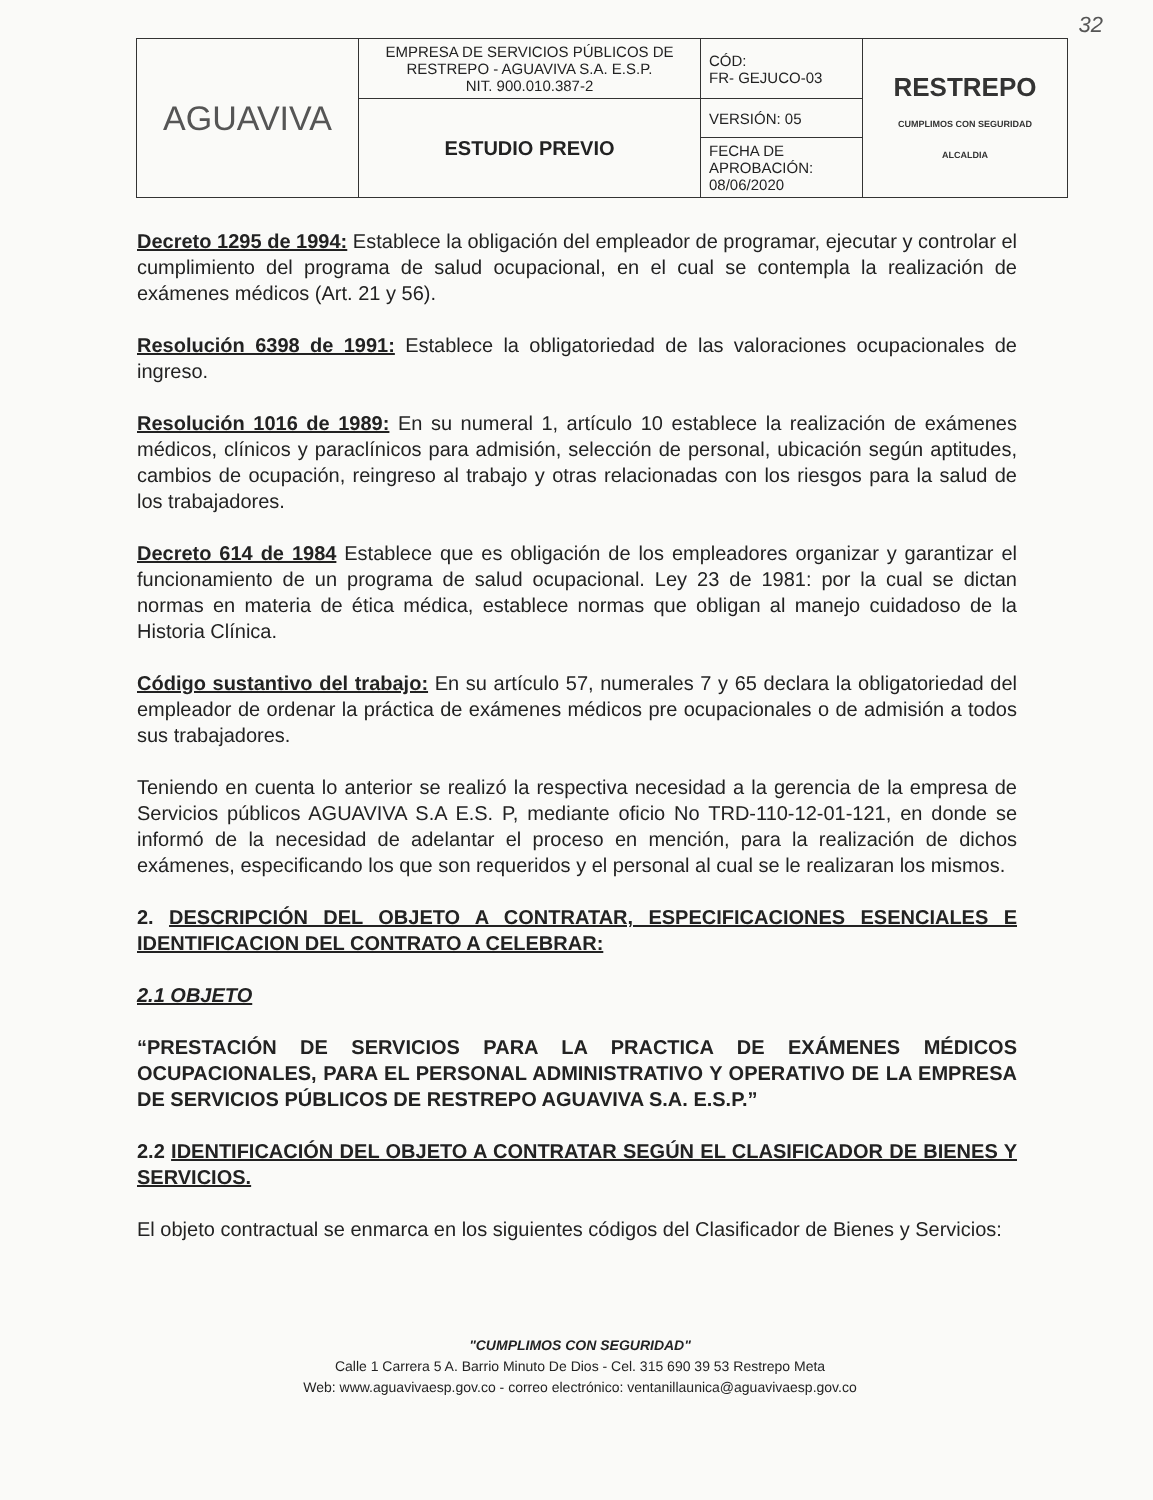32
| AGUAVIVA | EMPRESA DE SERVICIOS PÚBLICOS DE RESTREPO - AGUAVIVA S.A. E.S.P. NIT. 900.010.387-2 | CÓD: FR- GEJUCO-03 | RESTREPO CUMPLIMOS CON SEGURIDAD ALCALDIA |
| | ESTUDIO PREVIO | VERSIÓN: 05 | |
| | | FECHA DE APROBACIÓN: 08/06/2020 | |
Decreto 1295 de 1994: Establece la obligación del empleador de programar, ejecutar y controlar el cumplimiento del programa de salud ocupacional, en el cual se contempla la realización de exámenes médicos (Art. 21 y 56).
Resolución 6398 de 1991: Establece la obligatoriedad de las valoraciones ocupacionales de ingreso.
Resolución 1016 de 1989: En su numeral 1, artículo 10 establece la realización de exámenes médicos, clínicos y paraclínicos para admisión, selección de personal, ubicación según aptitudes, cambios de ocupación, reingreso al trabajo y otras relacionadas con los riesgos para la salud de los trabajadores.
Decreto 614 de 1984 Establece que es obligación de los empleadores organizar y garantizar el funcionamiento de un programa de salud ocupacional. Ley 23 de 1981: por la cual se dictan normas en materia de ética médica, establece normas que obligan al manejo cuidadoso de la Historia Clínica.
Código sustantivo del trabajo: En su artículo 57, numerales 7 y 65 declara la obligatoriedad del empleador de ordenar la práctica de exámenes médicos pre ocupacionales o de admisión a todos sus trabajadores.
Teniendo en cuenta lo anterior se realizó la respectiva necesidad a la gerencia de la empresa de Servicios públicos AGUAVIVA S.A E.S. P, mediante oficio No TRD-110-12-01-121, en donde se informó de la necesidad de adelantar el proceso en mención, para la realización de dichos exámenes, especificando los que son requeridos y el personal al cual se le realizaran los mismos.
2. DESCRIPCIÓN DEL OBJETO A CONTRATAR, ESPECIFICACIONES ESENCIALES E IDENTIFICACION DEL CONTRATO A CELEBRAR:
2.1 OBJETO
“PRESTACIÓN DE SERVICIOS PARA LA PRACTICA DE EXÁMENES MÉDICOS OCUPACIONALES, PARA EL PERSONAL ADMINISTRATIVO Y OPERATIVO DE LA EMPRESA DE SERVICIOS PÚBLICOS DE RESTREPO AGUAVIVA S.A. E.S.P.”
2.2 IDENTIFICACIÓN DEL OBJETO A CONTRATAR SEGÚN EL CLASIFICADOR DE BIENES Y SERVICIOS.
El objeto contractual se enmarca en los siguientes códigos del Clasificador de Bienes y Servicios:
"CUMPLIMOS CON SEGURIDAD"
Calle 1 Carrera 5 A. Barrio Minuto De Dios - Cel. 315 690 39 53 Restrepo Meta
Web: www.aguavivaesp.gov.co - correo electrónico: ventanillaunica@aguavivaesp.gov.co